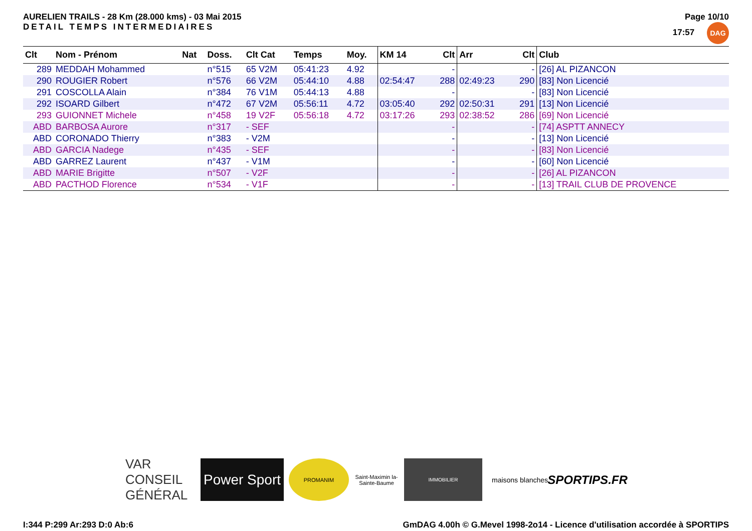AURELIEN TRAILS - 28 Km (28.000 kms) - 03 Mai 2015
DETAIL TEMPS INTERMEDIAIRES
Page 10/10
17:57 DAG
| Clt | Nom - Prénom | Nat | Doss. | Clt Cat | Temps | Moy. | KM 14 | Clt | Arr | Clt | Club |
| --- | --- | --- | --- | --- | --- | --- | --- | --- | --- | --- | --- |
| 289 | MEDDAH Mohammed | | n°515 | 65 V2M | 05:41:23 | 4.92 | | - | | - | [26] AL PIZANCON |
| 290 | ROUGIER Robert | | n°576 | 66 V2M | 05:44:10 | 4.88 | 02:54:47 | 288 | 02:49:23 | 290 | [83] Non Licencié |
| 291 | COSCOLLA Alain | | n°384 | 76 V1M | 05:44:13 | 4.88 | | - | | - | [83] Non Licencié |
| 292 | ISOARD Gilbert | | n°472 | 67 V2M | 05:56:11 | 4.72 | 03:05:40 | 292 | 02:50:31 | 291 | [13] Non Licencié |
| 293 | GUIONNET Michele | | n°458 | 19 V2F | 05:56:18 | 4.72 | 03:17:26 | 293 | 02:38:52 | 286 | [69] Non Licencié |
| ABD | BARBOSA Aurore | | n°317 | - SEF | | | | - | | - | [74] ASPTT ANNECY |
| ABD | CORONADO Thierry | | n°383 | - V2M | | | | - | | - | [13] Non Licencié |
| ABD | GARCIA Nadege | | n°435 | - SEF | | | | - | | - | [83] Non Licencié |
| ABD | GARREZ Laurent | | n°437 | - V1M | | | | - | | - | [60] Non Licencié |
| ABD | MARIE Brigitte | | n°507 | - V2F | | | | - | | - | [26] AL PIZANCON |
| ABD | PACTHOD Florence | | n°534 | - V1F | | | | - | | - | [13] TRAIL CLUB DE PROVENCE |
VAR CONSEIL GÉNÉRAL
Power Sport
PROMANIM
Saint-Maximin la-Sainte-Baume
IMMOBILIER
maisons blanches
SPORTIPS.FR
I:344 P:299 Ar:293 D:0 Ab:6 GmDAG 4.00h © G.Mevel 1998-2o14 - Licence d'utilisation accordée à SPORTIPS